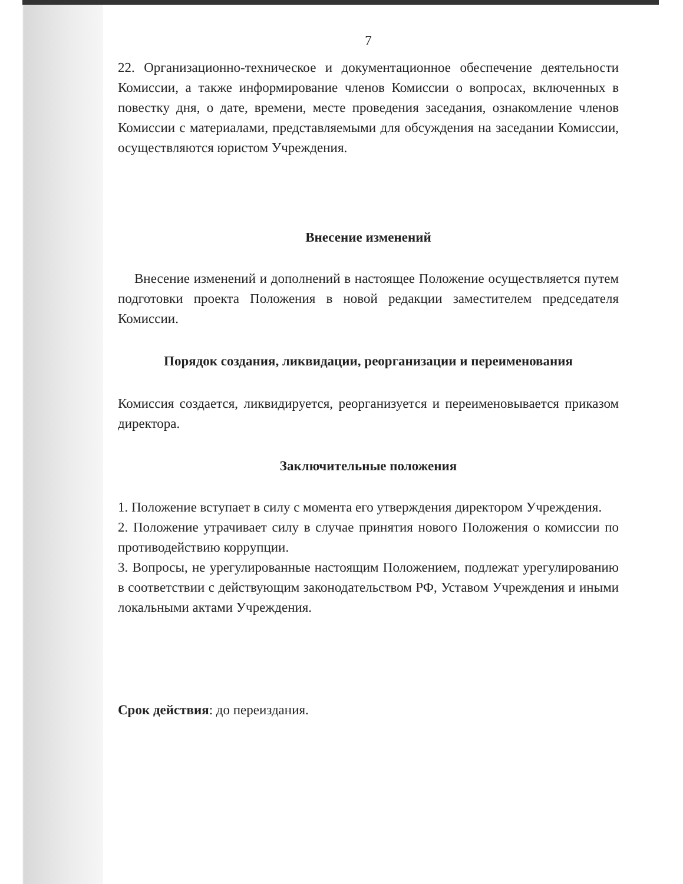7
22. Организационно-техническое и документационное обеспечение деятельности Комиссии, а также информирование членов Комиссии о вопросах, включенных в повестку дня, о дате, времени, месте проведения заседания, ознакомление членов Комиссии с материалами, представляемыми для обсуждения на заседании Комиссии, осуществляются юристом Учреждения.
Внесение изменений
Внесение изменений и дополнений в настоящее Положение осуществляется путем подготовки проекта Положения в новой редакции заместителем председателя Комиссии.
Порядок создания, ликвидации, реорганизации и переименования
Комиссия создается, ликвидируется, реорганизуется и переименовывается приказом директора.
Заключительные положения
1. Положение вступает в силу с момента его утверждения директором Учреждения.
2. Положение утрачивает силу в случае принятия нового Положения о комиссии по противодействию коррупции.
3. Вопросы, не урегулированные настоящим Положением, подлежат урегулированию в соответствии с действующим законодательством РФ, Уставом Учреждения и иными локальными актами Учреждения.
Срок действия: до переиздания.